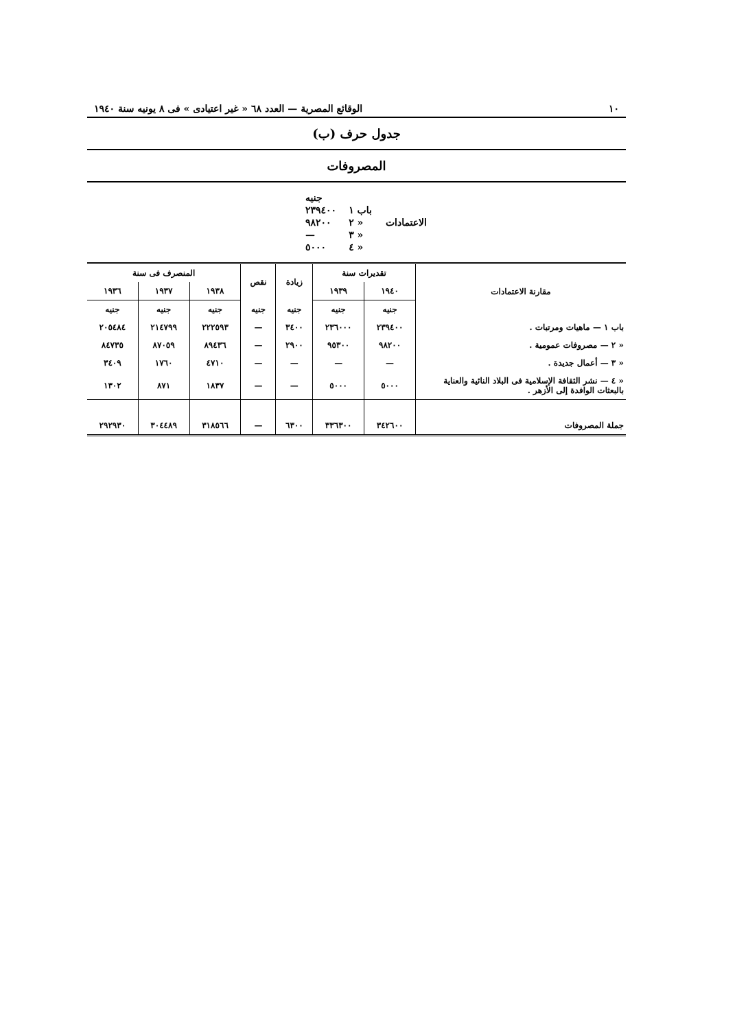١٠ الوقائع المصرية — العدد ٦٨ « غير اعتيادى » فى ٨ يونيه سنة ١٩٤٠
جدول حرف (ب)
المصروفات
الاعتمادات
| | جنيه | |
| باب ١ | ٢٣٩٤٠٠ | |
| « ٢ | ٩٨٢٠٠ | |
| « ٣ | — | |
| « ٤ | ٥٠٠٠ | |
| مقارنة الاعتمادات | تقديرات سنة | | زيادة | نقص | المنصرف فى سنة | | |
| --- | --- | --- | --- | --- | --- | --- | --- |
| | ١٩٤٠ | ١٩٣٩ | | | ١٩٣٨ | ١٩٣٧ | ١٩٣٦ |
| | جنيه | جنيه | جنيه | جنيه | جنيه | جنيه | جنيه |
| باب ١ — ماهيات ومرتبات . | ٢٣٩٤٠٠ | ٢٣٦٠٠٠ | ٣٤٠٠ | — | ٢٢٢٥٩٣ | ٢١٤٧٩٩ | ٢٠٥٤٨٤ |
| « ٢ — مصروفات عمومية . | ٩٨٢٠٠ | ٩٥٣٠٠ | ٢٩٠٠ | — | ٨٩٤٣٦ | ٨٧٠٥٩ | ٨٤٧٣٥ |
| « ٣ — أعمال جديدة . | — | — | — | — | ٤٧١٠ | ١٧٦٠ | ٣٤٠٩ |
| « ٤ — نشر الثقافة الإسلامية فى البلاد النائية والعناية بالبعثات الوافدة إلى الأزهر . | ٥٠٠٠ | ٥٠٠٠ | — | — | ١٨٣٧ | ٨٧١ | ١٣٠٢ |
| جملة المصروفات | ٣٤٢٦٠٠ | ٣٣٦٣٠٠ | ٦٣٠٠ | — | ٣١٨٥٦٦ | ٣٠٤٤٨٩ | ٢٩٢٩٣٠ |